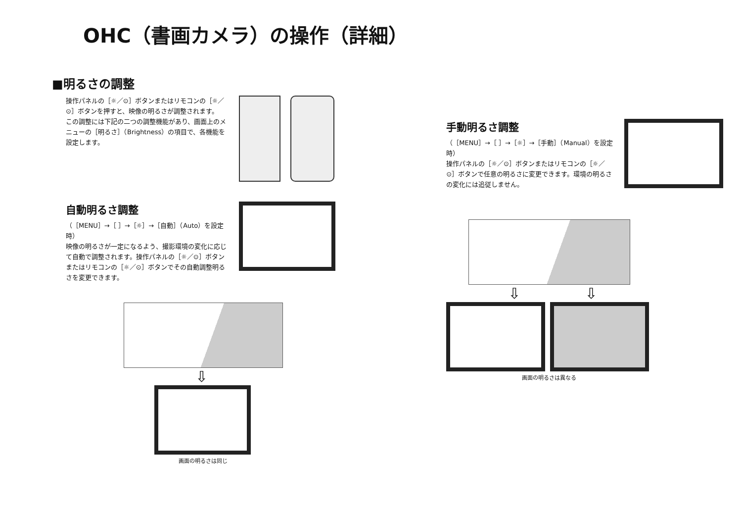OHC（書画カメラ）の操作（詳細）
■明るさの調整
操作パネルの［☼／⊙］ボタンまたはリモコンの［☼／⊙］ボタンを押すと、映像の明るさが調整されます。
この調整には下記の二つの調整機能があり、画面上のメニューの［明るさ］（Brightness）の項目で、各機能を設定します。
自動明るさ調整
（［MENU］→［ ］→［☼］→［自動］（Auto）を設定時）
映像の明るさが一定になるよう、撮影環境の変化に応じて自動で調整されます。操作パネルの［☼／⊙］ボタンまたはリモコンの［☼／⊙］ボタンでその自動調整明るさを変更できます。
⇩
画面の明るさは同じ
手動明るさ調整
（［MENU］→［ ］→［☼］→［手動］（Manual）を設定時）
操作パネルの［☼／⊙］ボタンまたはリモコンの［☼／⊙］ボタンで任意の明るさに変更できます。環境の明るさの変化には追従しません。
⇩ ⇩
画面の明るさは異なる